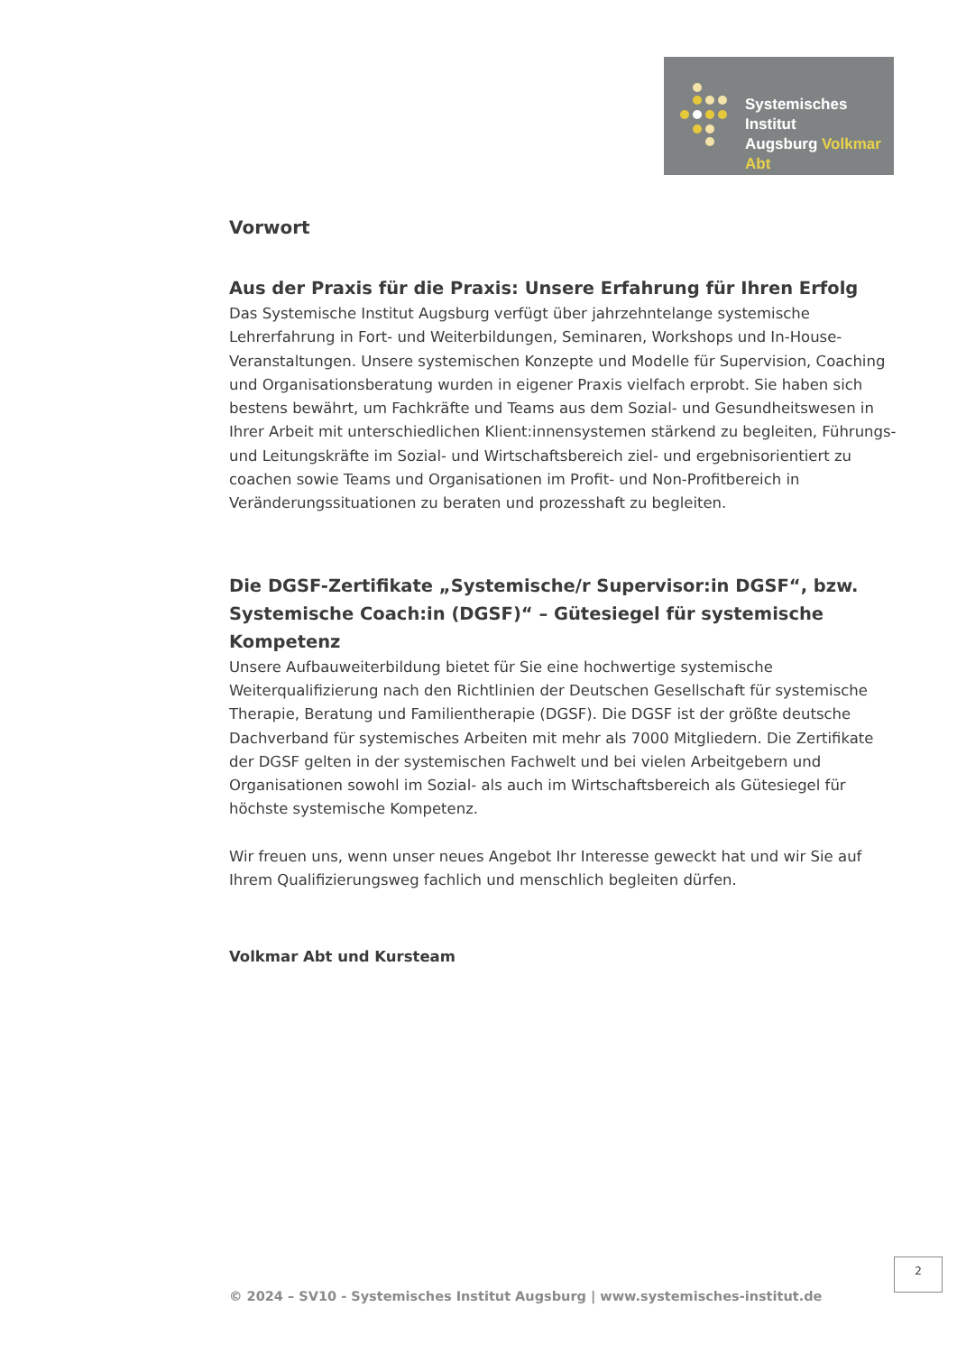Systemisches Institut
Augsburg Volkmar Abt
Vorwort
Aus der Praxis für die Praxis: Unsere Erfahrung für Ihren Erfolg
Das Systemische Institut Augsburg verfügt über jahrzehntelange systemische Lehrerfahrung in Fort- und Weiterbildungen, Seminaren, Workshops und In-House-Veranstaltungen. Unsere systemischen Konzepte und Modelle für Supervision, Coaching und Organisationsberatung wurden in eigener Praxis vielfach erprobt. Sie haben sich bestens bewährt, um Fachkräfte und Teams aus dem Sozial- und Gesundheitswesen in Ihrer Arbeit mit unterschiedlichen Klient:innensystemen stärkend zu begleiten, Führungs- und Leitungskräfte im Sozial- und Wirtschaftsbereich ziel- und ergebnisorientiert zu coachen sowie Teams und Organisationen im Profit- und Non-Profitbereich in Veränderungssituationen zu beraten und prozesshaft zu begleiten.
Die DGSF-Zertifikate „Systemische/r Supervisor:in DGSF“, bzw. Systemische Coach:in (DGSF)“ – Gütesiegel für systemische Kompetenz
Unsere Aufbauweiterbildung bietet für Sie eine hochwertige systemische Weiterqualifizierung nach den Richtlinien der Deutschen Gesellschaft für systemische Therapie, Beratung und Familientherapie (DGSF). Die DGSF ist der größte deutsche Dachverband für systemisches Arbeiten mit mehr als 7000 Mitgliedern. Die Zertifikate der DGSF gelten in der systemischen Fachwelt und bei vielen Arbeitgebern und Organisationen sowohl im Sozial- als auch im Wirtschaftsbereich als Gütesiegel für höchste systemische Kompetenz.
Wir freuen uns, wenn unser neues Angebot Ihr Interesse geweckt hat und wir Sie auf Ihrem Qualifizierungsweg fachlich und menschlich begleiten dürfen.
Volkmar Abt und Kursteam
2
© 2024 – SV10 - Systemisches Institut Augsburg | www.systemisches-institut.de